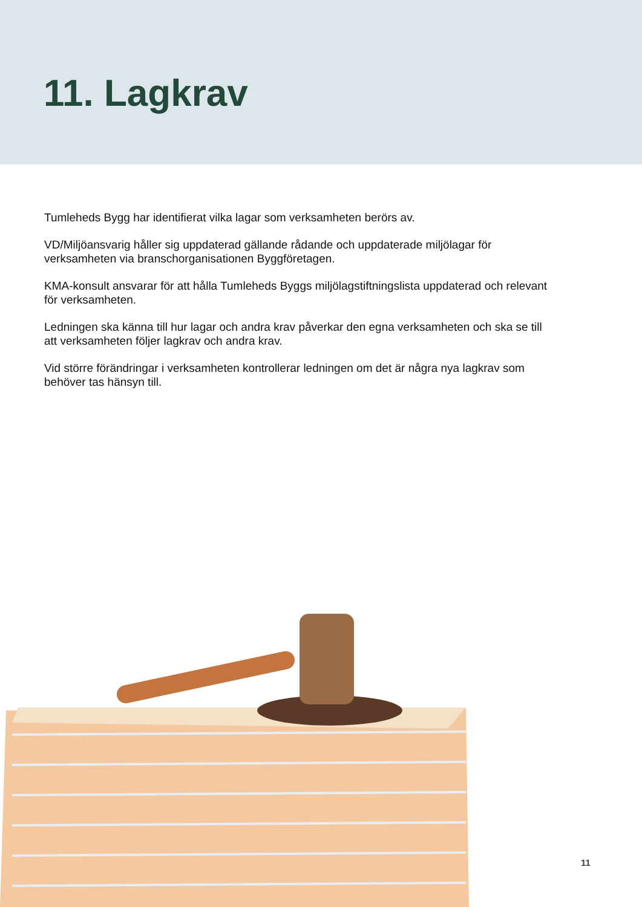11. Lagkrav
Tumleheds Bygg har identifierat vilka lagar som verksamheten berörs av.
VD/Miljöansvarig håller sig uppdaterad gällande rådande och uppdaterade miljölagar för verksamheten via branschorganisationen Byggföretagen.
KMA-konsult ansvarar för att hålla Tumleheds Byggs miljölagstiftningslista uppdaterad och relevant för verksamheten.
Ledningen ska känna till hur lagar och andra krav påverkar den egna verksamheten och ska se till att verksamheten följer lagkrav och andra krav.
Vid större förändringar i verksamheten kontrollerar ledningen om det är några nya lagkrav som behöver tas hänsyn till.
11